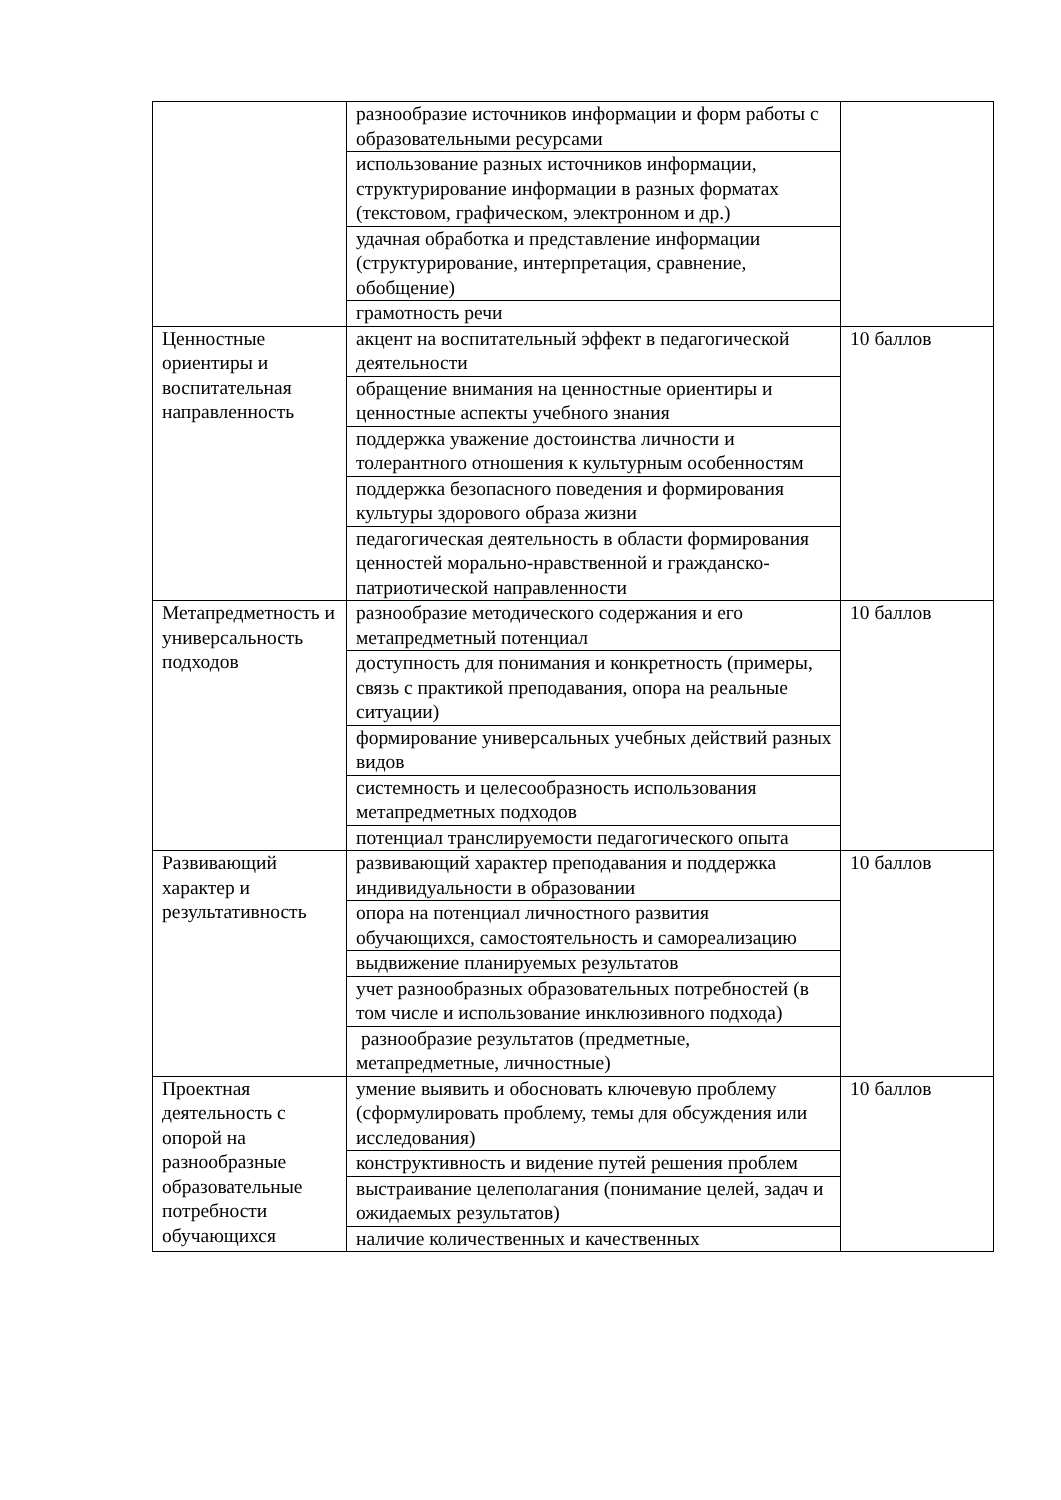| | разнообразие источников информации и форм работы с образовательными ресурсами | |
| | использование разных источников информации, структурирование информации в разных форматах (текстовом, графическом, электронном и др.) | |
| | удачная обработка и представление информации (структурирование, интерпретация, сравнение, обобщение) | |
| | грамотность речи | |
| Ценностные ориентиры и воспитательная направленность | акцент на воспитательный эффект в педагогической деятельности | 10 баллов |
| | обращение внимания на ценностные ориентиры и ценностные аспекты учебного знания | |
| | поддержка уважение достоинства личности и толерантного отношения к культурным особенностям | |
| | поддержка безопасного поведения и формирования культуры здорового образа жизни | |
| | педагогическая деятельность в области формирования ценностей морально-нравственной и гражданско-патриотической направленности | |
| Метапредметность и универсальность подходов | разнообразие методического содержания и его метапредметный потенциал | 10 баллов |
| | доступность для понимания и конкретность (примеры, связь с практикой преподавания, опора на реальные ситуации) | |
| | формирование универсальных учебных действий разных видов | |
| | системность и целесообразность использования метапредметных подходов | |
| | потенциал транслируемости педагогического опыта | |
| Развивающий характер и результативность | развивающий характер преподавания и поддержка индивидуальности в образовании | 10 баллов |
| | опора на потенциал личностного развития обучающихся, самостоятельность и самореализацию | |
| | выдвижение планируемых результатов | |
| | учет разнообразных образовательных потребностей (в том числе и использование инклюзивного подхода) | |
| | разнообразие результатов (предметные, метапредметные, личностные) | |
| Проектная деятельность с опорой на разнообразные образовательные потребности обучающихся | умение выявить и обосновать ключевую проблему (сформулировать проблему, темы для обсуждения или исследования) | 10 баллов |
| | конструктивность и видение путей решения проблем | |
| | выстраивание целеполагания (понимание целей, задач и ожидаемых результатов) | |
| | наличие количественных и качественных | |